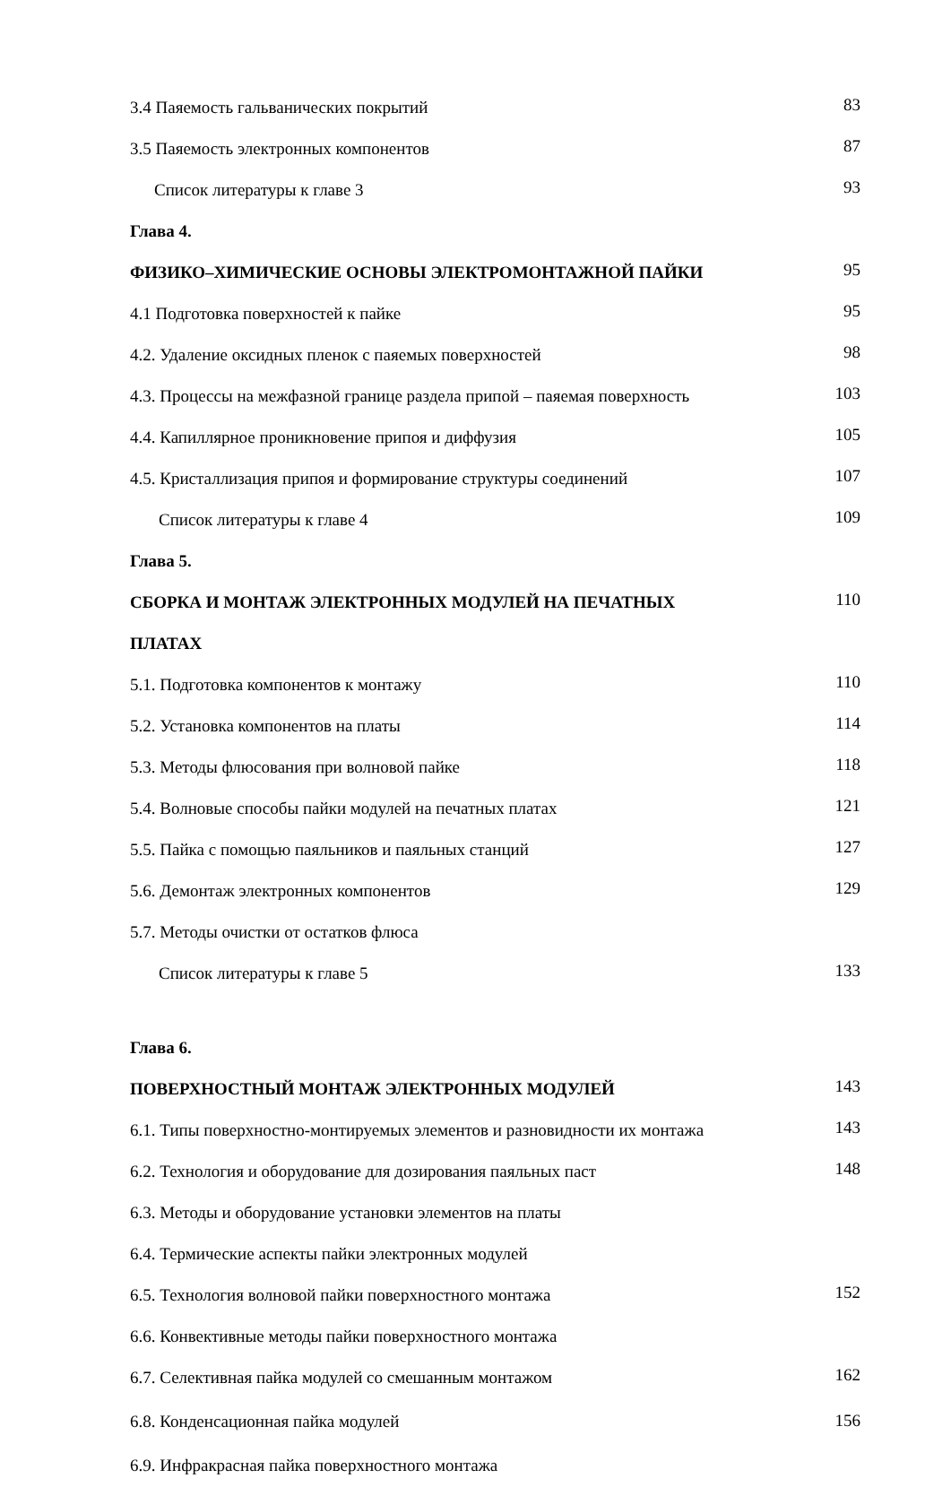| 3.4 Паяемость гальванических покрытий | 83 |
| 3.5 Паяемость электронных компонентов | 87 |
| Список литературы к главе 3 | 93 |
| Глава 4. | |
| ФИЗИКО–ХИМИЧЕСКИЕ ОСНОВЫ ЭЛЕКТРОМОНТАЖНОЙ ПАЙКИ | 95 |
| 4.1 Подготовка поверхностей к пайке | 95 |
| 4.2. Удаление оксидных пленок с паяемых поверхностей | 98 |
| 4.3. Процессы на межфазной границе раздела припой – паяемая поверхность | 103 |
| 4.4. Капиллярное проникновение припоя и диффузия | 105 |
| 4.5. Кристаллизация припоя и формирование структуры соединений | 107 |
| Список литературы к главе 4 | 109 |
| Глава 5. | |
| СБОРКА И МОНТАЖ ЭЛЕКТРОННЫХ МОДУЛЕЙ НА ПЕЧАТНЫХ | 110 |
| ПЛАТАХ | |
| 5.1. Подготовка компонентов к монтажу | 110 |
| 5.2. Установка компонентов на платы | 114 |
| 5.3. Методы флюсования при волновой пайке | 118 |
| 5.4. Волновые способы пайки модулей на печатных платах | 121 |
| 5.5. Пайка с помощью паяльников и паяльных станций | 127 |
| 5.6. Демонтаж электронных компонентов | 129 |
| 5.7. Методы очистки от остатков флюса | |
| Список литературы к главе 5 | 133 |
| Глава 6. | |
| ПОВЕРХНОСТНЫЙ МОНТАЖ ЭЛЕКТРОННЫХ МОДУЛЕЙ | 143 |
| 6.1. Типы поверхностно-монтируемых элементов и разновидности их монтажа | 143 |
| 6.2. Технология и оборудование для дозирования паяльных паст | 148 |
| 6.3. Методы и оборудование установки элементов на платы | |
| 6.4. Термические аспекты пайки электронных модулей | |
| 6.5. Технология волновой пайки поверхностного монтажа | 152 |
| 6.6. Конвективные методы пайки поверхностного монтажа | |
| 6.7. Селективная пайка модулей со смешанным монтажом | 162 |
| 6.8. Конденсационная пайка модулей | 156 |
| 6.9. Инфракрасная пайка поверхностного монтажа | |